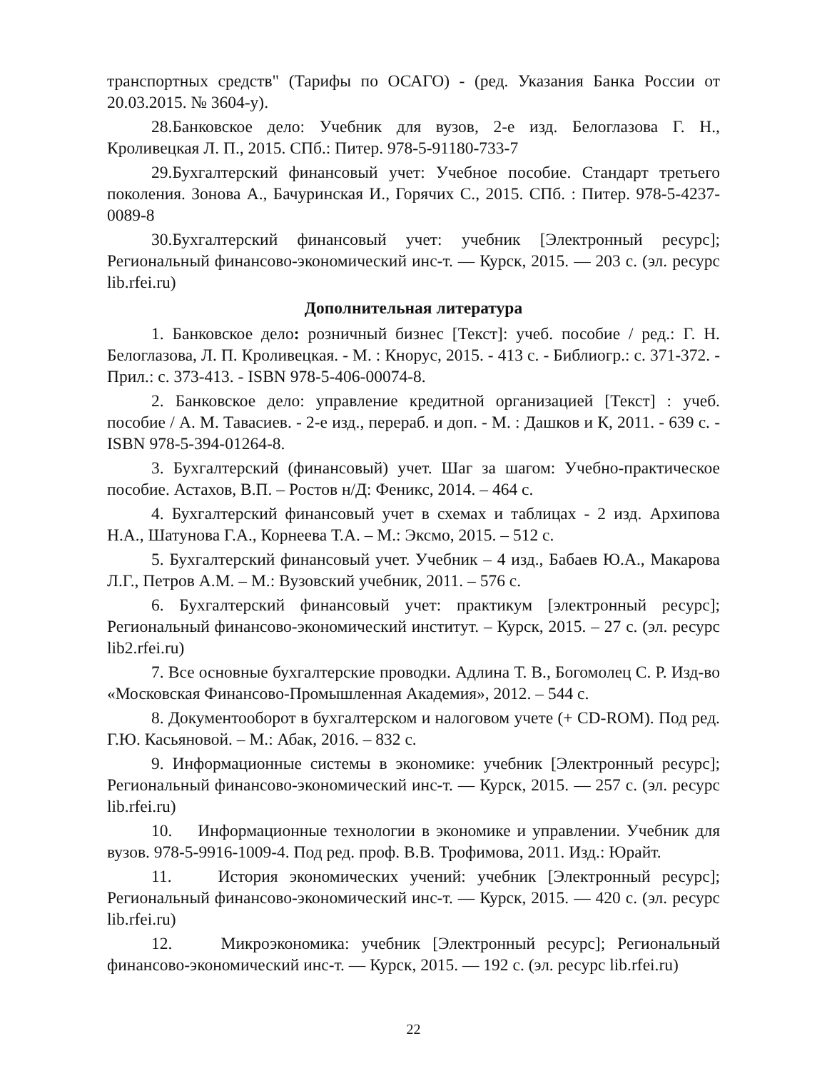транспортных средств" (Тарифы по ОСАГО) - (ред. Указания Банка России от 20.03.2015. № 3604-у).
28.Банковское дело: Учебник для вузов, 2-е изд. Белоглазова Г. Н., Кроливецкая Л. П., 2015. СПб.: Питер. 978-5-91180-733-7
29.Бухгалтерский финансовый учет: Учебное пособие. Стандарт третьего поколения. Зонова А., Бачуринская И., Горячих С., 2015. СПб. : Питер. 978-5-4237-0089-8
30.Бухгалтерский финансовый учет: учебник [Электронный ресурс]; Региональный финансово-экономический инс-т. — Курск, 2015. — 203 с. (эл. ресурс lib.rfei.ru)
Дополнительная литература
1. Банковское дело: розничный бизнес [Текст]: учеб. пособие / ред.: Г. Н. Белоглазова, Л. П. Кроливецкая. - М. : Кнорус, 2015. - 413 с. - Библиогр.: с. 371-372. - Прил.: с. 373-413. - ISBN 978-5-406-00074-8.
2. Банковское дело: управление кредитной организацией [Текст] : учеб. пособие / А. М. Тавасиев. - 2-е изд., перераб. и доп. - М. : Дашков и К, 2011. - 639 с. - ISBN 978-5-394-01264-8.
3. Бухгалтерский (финансовый) учет. Шаг за шагом: Учебно-практическое пособие. Астахов, В.П. – Ростов н/Д: Феникс, 2014. – 464 с.
4. Бухгалтерский финансовый учет в схемах и таблицах - 2 изд. Архипова Н.А., Шатунова Г.А., Корнеева Т.А. – М.: Эксмо, 2015. – 512 с.
5. Бухгалтерский финансовый учет. Учебник – 4 изд., Бабаев Ю.А., Макарова Л.Г., Петров А.М. – М.: Вузовский учебник, 2011. – 576 с.
6. Бухгалтерский финансовый учет: практикум [электронный ресурс]; Региональный финансово-экономический институт. – Курск, 2015. – 27 с. (эл. ресурс lib2.rfei.ru)
7. Все основные бухгалтерские проводки. Адлина Т. В., Богомолец С. Р. Изд-во «Московская Финансово-Промышленная Академия», 2012. – 544 с.
8. Документооборот в бухгалтерском и налоговом учете (+ CD-ROM). Под ред. Г.Ю. Касьяновой. – М.: Абак, 2016. – 832 с.
9. Информационные системы в экономике: учебник [Электронный ресурс]; Региональный финансово-экономический инс-т. — Курск, 2015. — 257 с. (эл. ресурс lib.rfei.ru)
10. Информационные технологии в экономике и управлении. Учебник для вузов. 978-5-9916-1009-4. Под ред. проф. В.В. Трофимова, 2011. Изд.: Юрайт.
11. История экономических учений: учебник [Электронный ресурс]; Региональный финансово-экономический инс-т. — Курск, 2015. — 420 с. (эл. ресурс lib.rfei.ru)
12. Микроэкономика: учебник [Электронный ресурс]; Региональный финансово-экономический инс-т. — Курск, 2015. — 192 с. (эл. ресурс lib.rfei.ru)
22